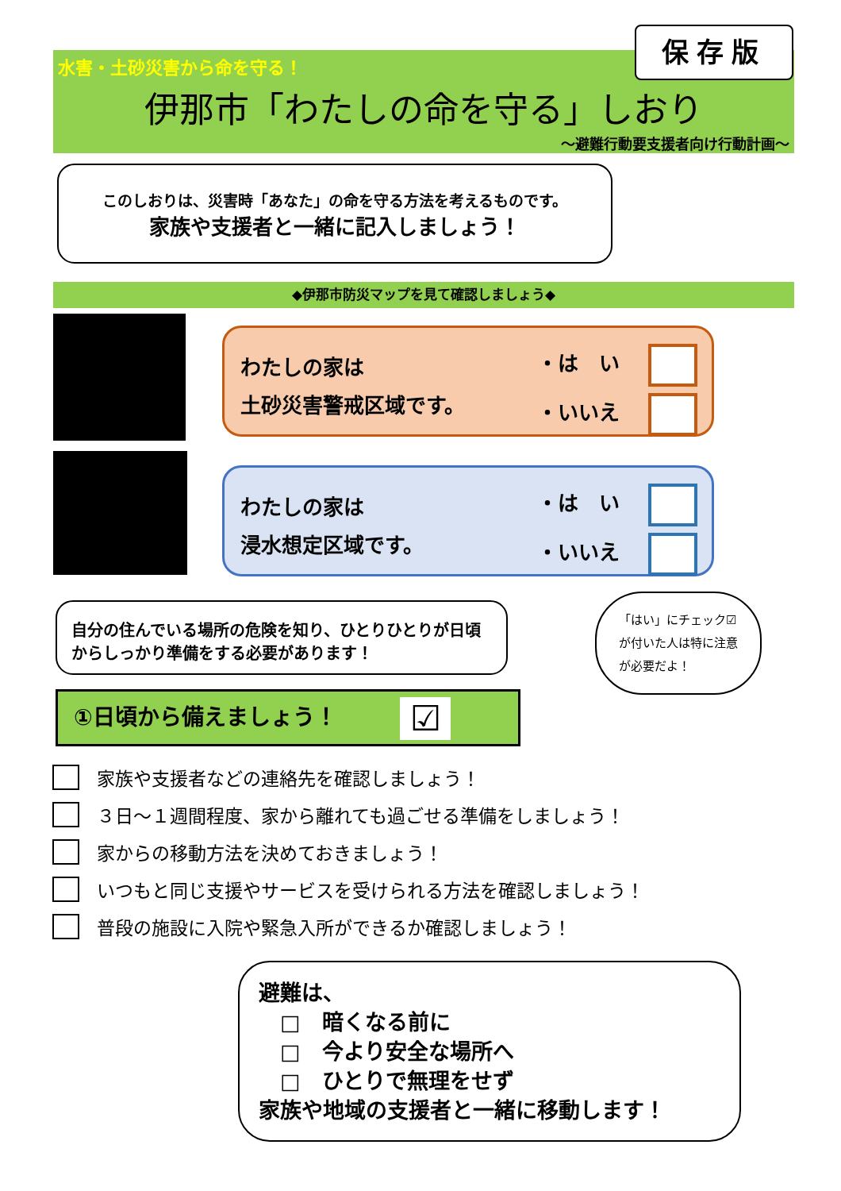水害・土砂災害から命を守る！
伊那市「わたしの命を守る」しおり
～避難行動要支援者向け行動計画～
保存版
このしおりは、災害時「あなた」の命を守る方法を考えるものです。
家族や支援者と一緒に記入しましょう！
◆伊那市防災マップを見て確認しましょう◆
わたしの家は
土砂災害警戒区域です。
・は　い
・いいえ
わたしの家は
浸水想定区域です。
・は　い
・いいえ
自分の住んでいる場所の危険を知り、ひとりひとりが日頃からしっかり準備をする必要があります！
「はい」にチェック☑が付いた人は特に注意が必要だよ！
①日頃から備えましょう！ ☑
家族や支援者などの連絡先を確認しましょう！
３日～１週間程度、家から離れても過ごせる準備をしましょう！
家からの移動方法を決めておきましょう！
いつもと同じ支援やサービスを受けられる方法を確認しましょう！
普段の施設に入院や緊急入所ができるか確認しましょう！
避難は、
　□　暗くなる前に
　□　今より安全な場所へ
　□　ひとりで無理をせず
家族や地域の支援者と一緒に移動します！